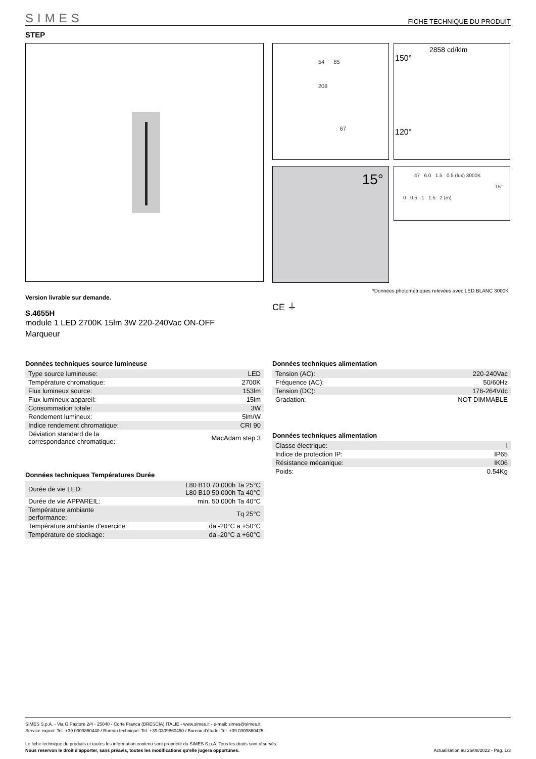SIMES FICHE TECHNIQUE DU PRODUIT
STEP
54 85
208
67
2858 cd/klm
150°
120°
15°
47 6.0 1.5 0.5 (lux) 3000K
15°
0 0.5 1 1.5 2 (m)
*Données photométriques relevées avec LED BLANC 3000K
Version livrable sur demande.
S.4655H
module 1 LED 2700K 15lm 3W 220-240Vac ON-OFF
Marqueur
CE ⏚
Données techniques source lumineuse
| Type source lumineuse: | LED |
| Température chromatique: | 2700K |
| Flux lumineux source: | 153lm |
| Flux lumineux appareil: | 15lm |
| Consommation totale: | 3W |
| Rendement lumineux: | 5lm/W |
| Indice rendement chromatique: | CRI 90 |
| Déviation standard de la correspondance chromatique: | MacAdam step 3 |
Données techniques Températures Durée
| Durée de vie LED: | L80 B10 70.000h Ta 25°C L80 B10 50.000h Ta 40°C |
| Durée de vie APPAREIL: | min. 50.000h Ta 40°C |
| Température ambiante performance: | Tq 25°C |
| Température ambiante d'exercice: | da -20°C a +50°C |
| Température de stockage: | da -20°C a +60°C |
Données techniques alimentation
| Tension (AC): | 220-240Vac |
| Fréquence (AC): | 50/60Hz |
| Tension (DC): | 176-264Vdc |
| Gradation: | NOT DIMMABLE |
Données techniques alimentation
| Classe électrique: | I |
| Indice de protection IP: | IP65 |
| Résistance mécanique: | IK06 |
| Poids: | 0.54Kg |
SIMES S.p.A. - Via G.Pastore 2/4 - 25040 - Corte Franca (BRESCIA) ITALIE - www.simes.it - e-mail: simes@simes.it
Service export: Tel. +39 0309860440 / Bureau technique: Tel. +39 0309860450 / Bureau d'étude: Tel. +39 0309860425
Le fiche technique du produits et toutes les information contenu sont propriété du SIMES S.p.A. Tous les droits sont réservés.
Nous reservon le droit d'apporter, sans préavis, toutes les modifications qu'elle jugera opportunes. Actualisation au 26/08/2022 - Pag. 1/3